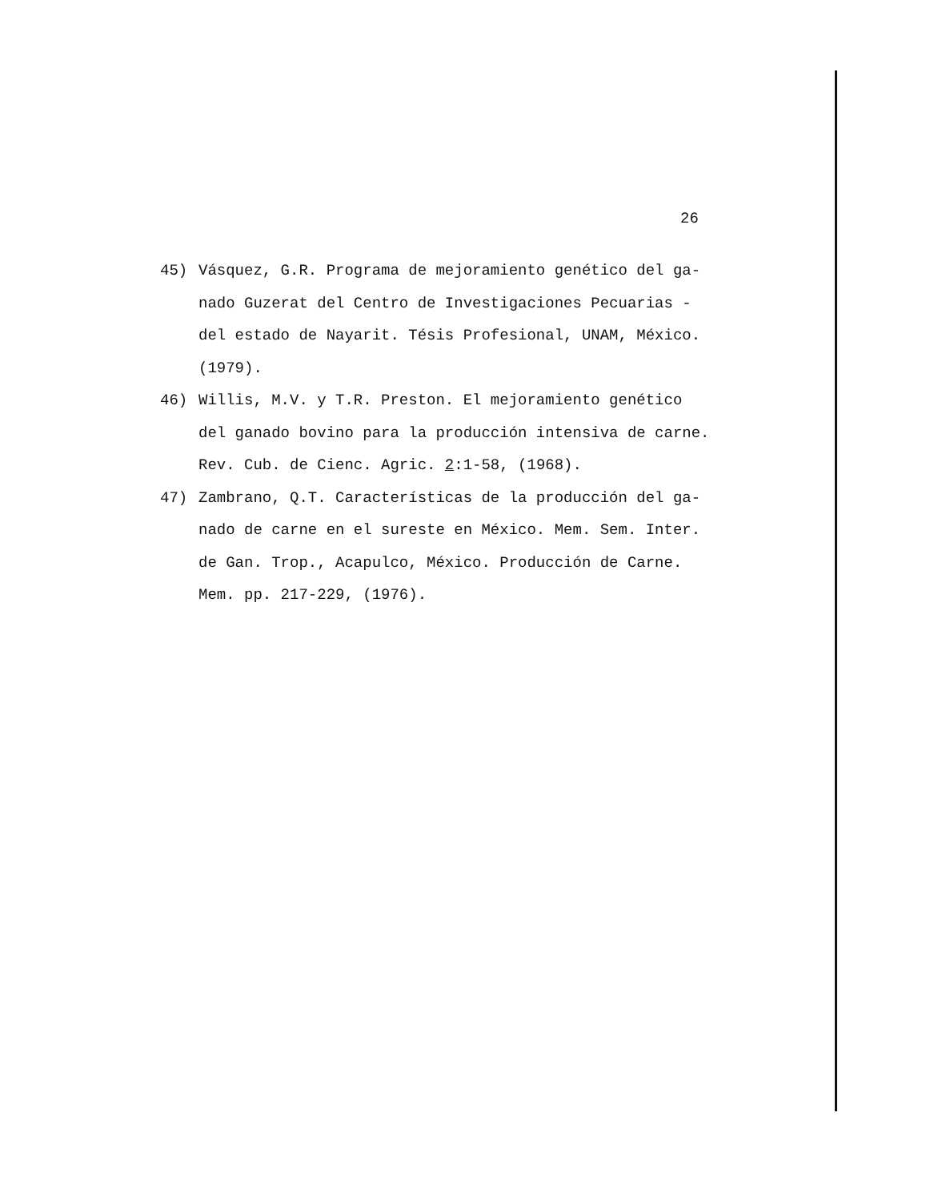26
45) Vásquez, G.R. Programa de mejoramiento genético del ga-
nado Guzerat del Centro de Investigaciones Pecuarias -
del estado de Nayarit. Tésis Profesional, UNAM, México.
(1979).
46) Willis, M.V. y T.R. Preston. El mejoramiento genético
del ganado bovino para la producción intensiva de carne.
Rev. Cub. de Cienc. Agric. 2:1-58, (1968).
47) Zambrano, Q.T. Características de la producción del ga-
nado de carne en el sureste en México. Mem. Sem. Inter.
de Gan. Trop., Acapulco, México. Producción de Carne.
Mem. pp. 217-229, (1976).